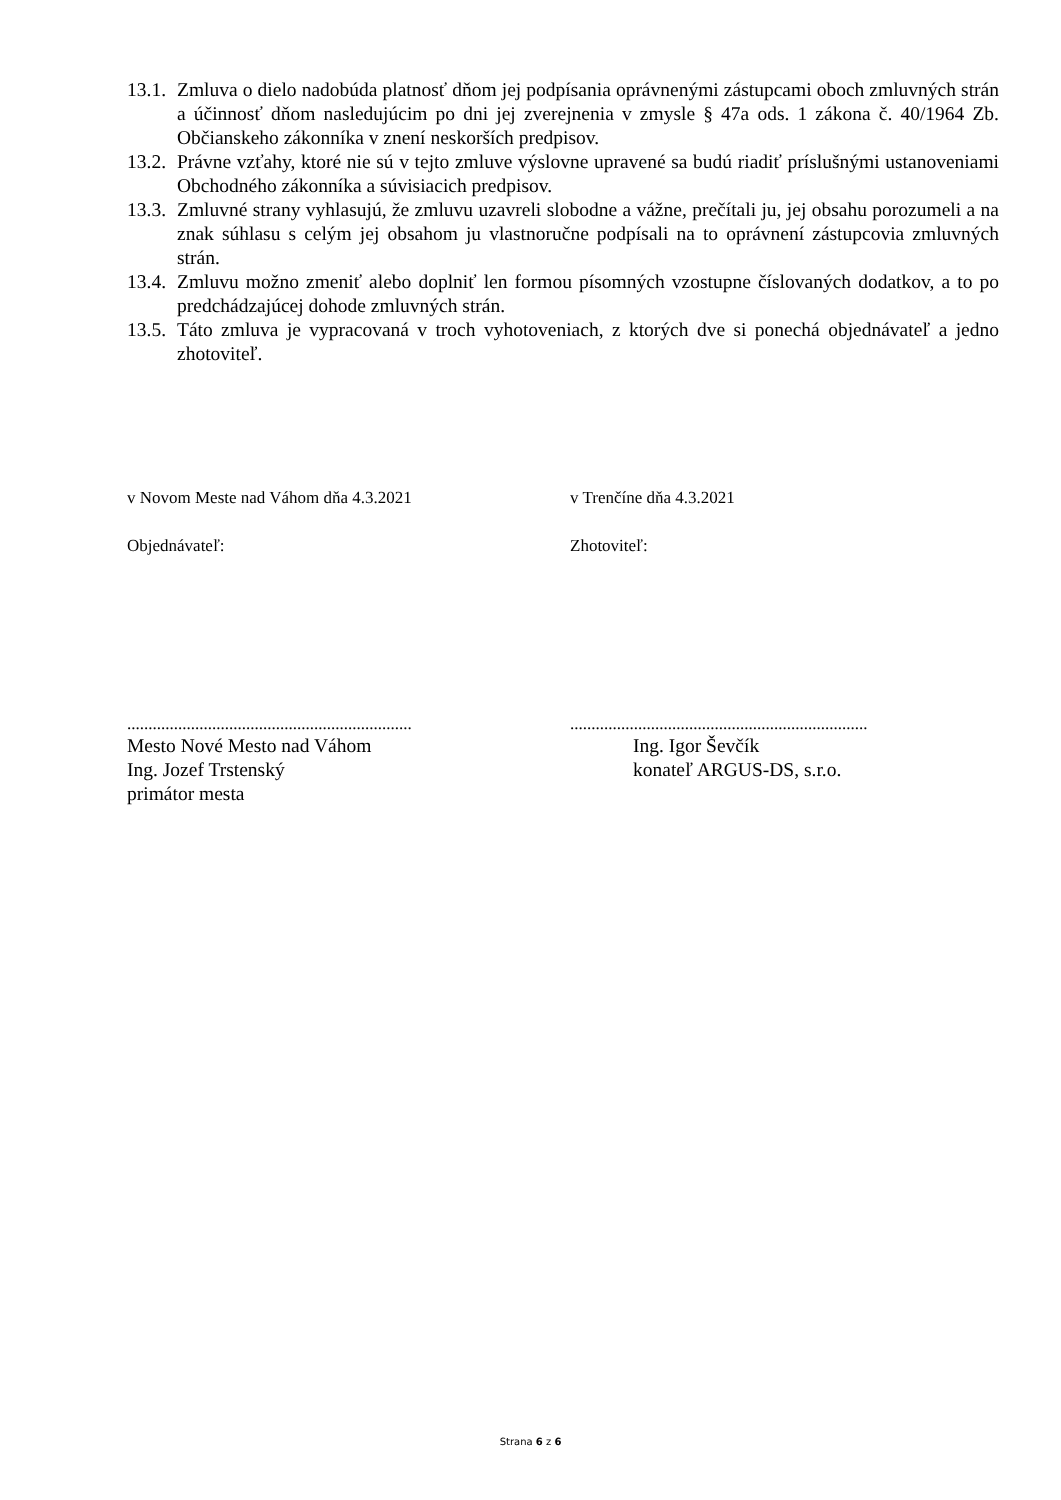13.1.
Zmluva o dielo nadobúda platnosť dňom jej podpísania oprávnenými zástupcami oboch zmluvných strán a účinnosť dňom nasledujúcim po dni jej zverejnenia v zmysle § 47a ods. 1 zákona č. 40/1964 Zb. Občianskeho zákonníka v znení neskorších predpisov.
13.2.
Právne vzťahy, ktoré nie sú v tejto zmluve výslovne upravené sa budú riadiť príslušnými ustanoveniami Obchodného zákonníka a súvisiacich predpisov.
13.3.
Zmluvné strany vyhlasujú, že zmluvu uzavreli slobodne a vážne, prečítali ju, jej obsahu porozumeli a na znak súhlasu s celým jej obsahom ju vlastnoručne podpísali na to oprávnení zástupcovia zmluvných strán.
13.4.
Zmluvu možno zmeniť alebo doplniť len formou písomných vzostupne číslovaných dodatkov, a to po predchádzajúcej dohode zmluvných strán.
13.5.
Táto zmluva je vypracovaná v troch vyhotoveniach, z ktorých dve si ponechá objednávateľ a jedno zhotoviteľ.
v Novom Meste nad Váhom dňa 4.3.2021 v Trenčíne dňa 4.3.2021
Objednávateľ: Zhotoviteľ:
...................................................................
......................................................................
Mesto Nové Mesto nad Váhom
Ing. Jozef Trstenský
primátor mesta
Ing. Igor Ševčík
konateľ ARGUS-DS, s.r.o.
Strana 6 z 6